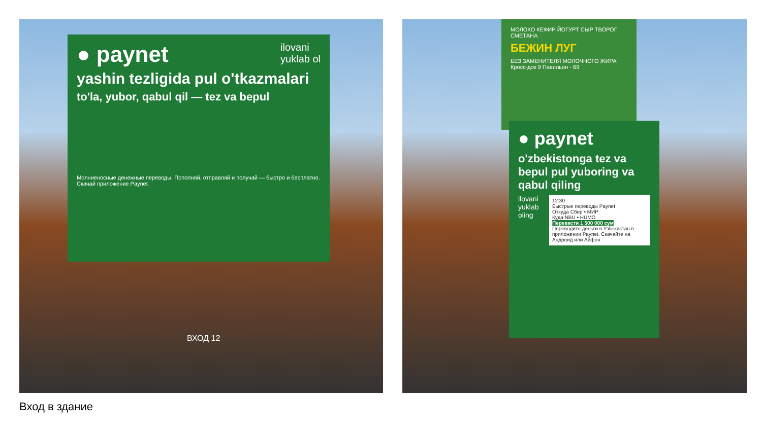ilovani
yuklab ol
● paynet
yashin tezligida pul o'tkazmalari
to'la, yubor, qabul qil — tez va bepul
Молниеносные денежные переводы. Пополняй, отправляй и получай — быстро и бесплатно. Скачай приложение Paynet
ВХОД 12
МОЛОКО КЕФИР ЙОГУРТ СЫР ТВОРОГ СМЕТАНА
БЕЖИН ЛУГ
БЕЗ ЗАМЕНИТЕЛЯ МОЛОЧНОГО ЖИРА
Кросс-док 9 Павильон - 69
● paynet
o'zbekistonga tez va bepul pul yuboring va qabul qiling
ilovani yuklab oling
12:30
Быстрые переводы Paynet
Откуда Сбер • МИР
Куда NBU • HUMO
Перевести 1 500 000 сум
Переводите деньги в Узбекистан в приложении Paynet. Скачайте на Андроид или Айфон
Вход в здание